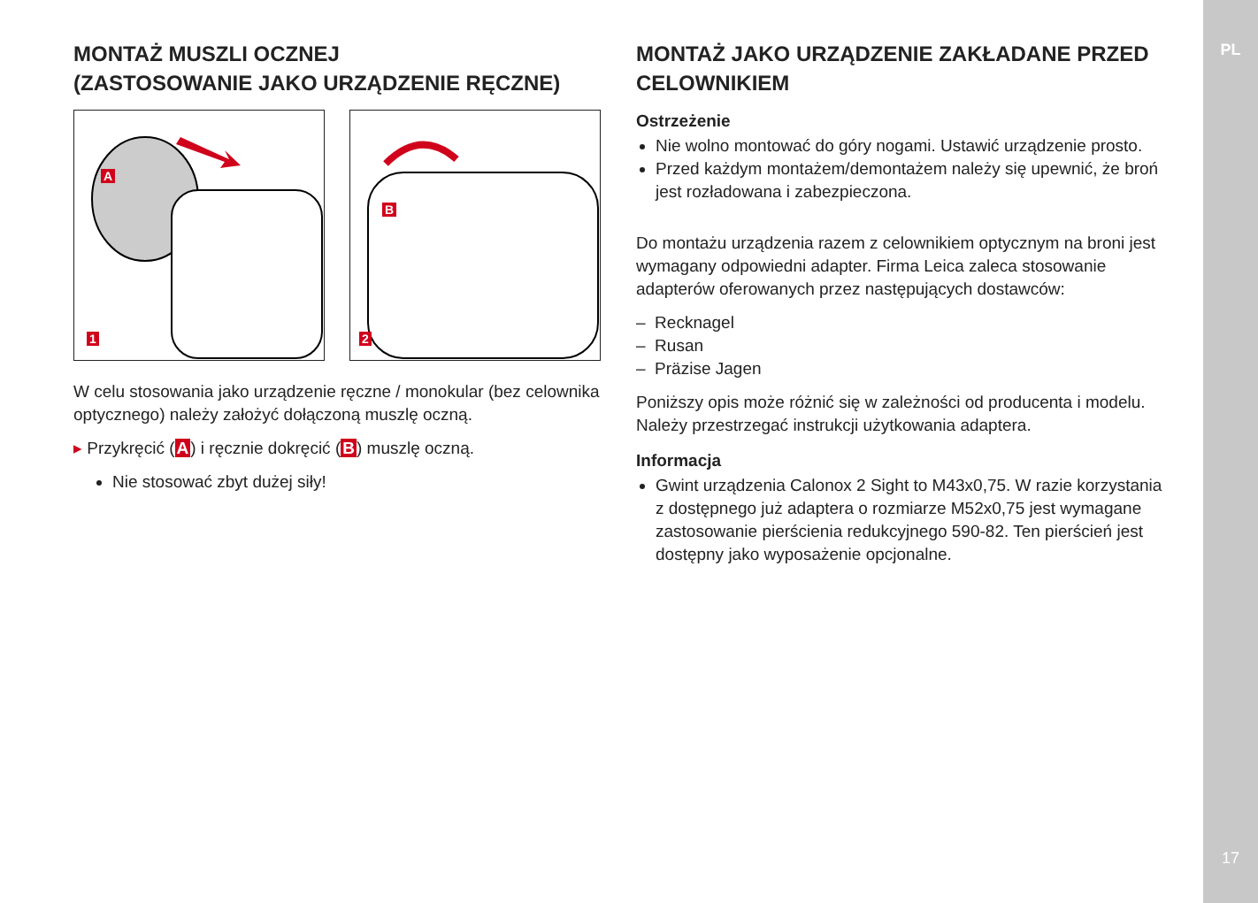PL
17
MONTAŻ MUSZLI OCZNEJ
(ZASTOSOWANIE JAKO URZĄDZENIE RĘCZNE)
A
1
B
2
W celu stosowania jako urządzenie ręczne / monokular (bez celownika optycznego) należy założyć dołączoną muszlę oczną.
▸ Przykręcić (A) i ręcznie dokręcić (B) muszlę oczną.
Nie stosować zbyt dużej siły!
MONTAŻ JAKO URZĄDZENIE ZAKŁADANE PRZED CELOWNIKIEM
Ostrzeżenie
Nie wolno montować do góry nogami. Ustawić urządzenie prosto.
Przed każdym montażem/demontażem należy się upewnić, że broń jest rozładowana i zabezpieczona.
Do montażu urządzenia razem z celownikiem optycznym na broni jest wymagany odpowiedni adapter. Firma Leica zaleca stosowanie adapterów oferowanych przez następujących dostawców:
– Recknagel
– Rusan
– Präzise Jagen
Poniższy opis może różnić się w zależności od producenta i modelu. Należy przestrzegać instrukcji użytkowania adaptera.
Informacja
Gwint urządzenia Calonox 2 Sight to M43x0,75. W razie korzystania z dostępnego już adaptera o rozmiarze M52x0,75 jest wymagane zastosowanie pierścienia redukcyjnego 590-82. Ten pierścień jest dostępny jako wyposażenie opcjonalne.